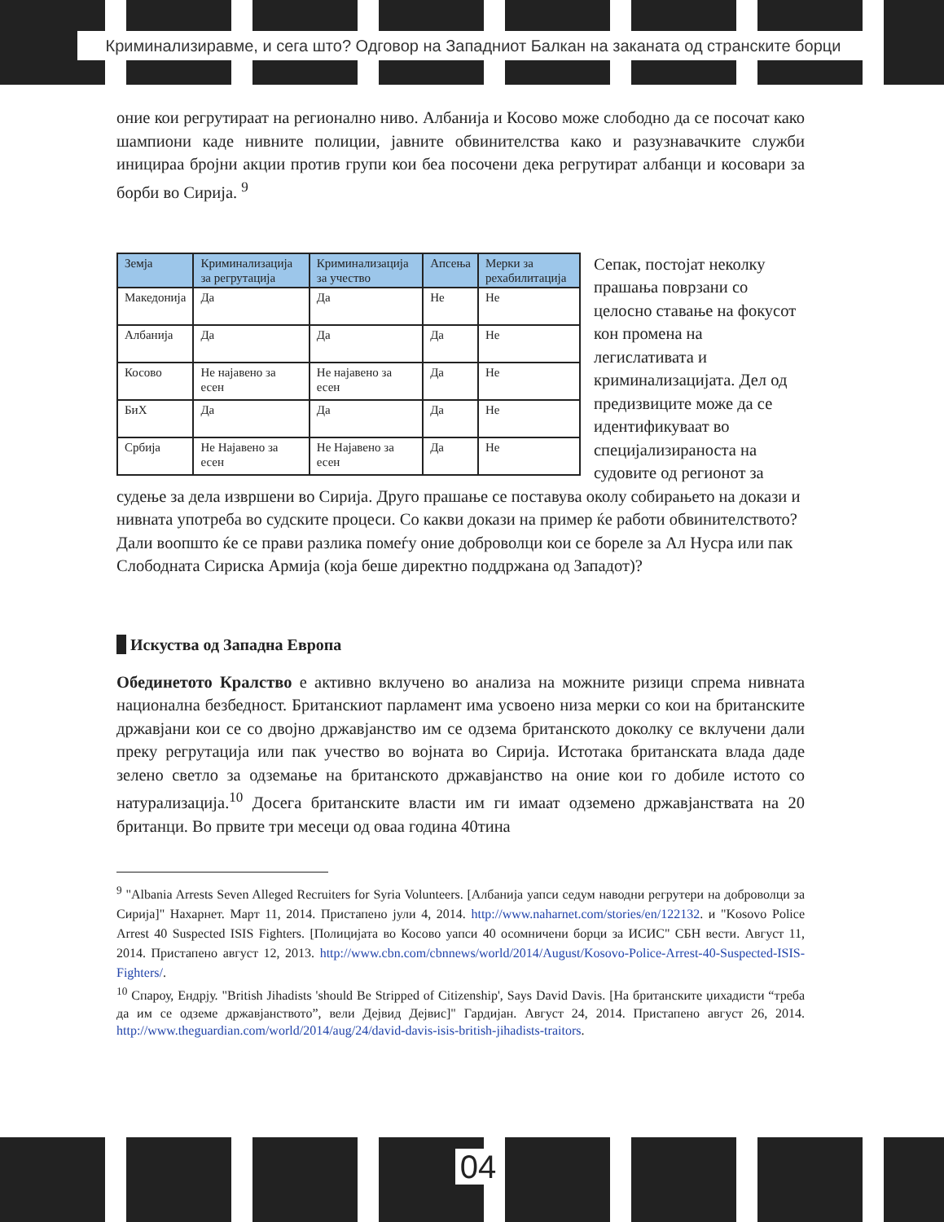Криминализиравме, и сега што? Одговор на Западниот Балкан на заканата од странските борци
оние кои регрутираат на регионално ниво. Албанија и Косово може слободно да се посочат како шампиони каде нивните полиции, јавните обвинителства како и разузнавачките служби иницираа бројни акции против групи кои беа посочени дека регрутират албанци и косовари за борби во Сирија. <sup>9</sup>
| Земја | Криминализација за регрутација | Криминализација за учество | Апсења | Мерки за рехабилитација |
| --- | --- | --- | --- | --- |
| Македонија | Да | Да | Не | Не |
| Албанија | Да | Да | Да | Не |
| Косово | Не најавено за есен | Не најавено за есен | Да | Не |
| БиХ | Да | Да | Да | Не |
| Србија | Не Најавено за есен | Не Најавено за есен | Да | Не |
Сепак, постојат неколку прашања поврзани со целосно ставање на фокусот кон промена на легислативата и криминализацијата. Дел од предизвиците може да се идентификуваат во специјализираноста на судовите од регионот за судење за дела извршени во Сирија. Друго прашање се поставува околу собирањето на докази и нивната употреба во судските процеси. Со какви докази на пример ќе работи обвинителството? Дали воопшто ќе се прави разлика помеѓу оние доброволци кои се бореле за Ал Нусра или пак Слободната Сириска Армија (која беше директно поддржана од Западот)?
Искуства од Западна Европа
Обединетото Кралство е активно вклучено во анализа на можните ризици спрема нивната национална безбедност. Британскиот парламент има усвоено низа мерки со кои на британските државјани кои се со двојно државјанство им се одзема британското доколку се вклучени дали преку регрутација или пак учество во војната во Сирија. Истотака британската влада даде зелено светло за одземање на британското државјанство на оние кои го добиле истото со натурализација.<sup>10</sup> Досега британските власти им ги имаат одземено државјанствата на 20 британци. Во првите три месеци од оваа година 40тина
<sup>9</sup> "Albania Arrests Seven Alleged Recruiters for Syria Volunteers. [Албанија уапси седум наводни регрутери на доброволци за Сирија]" Нахарнет. Март 11, 2014. Пристапено јули 4, 2014. http://www.naharnet.com/stories/en/122132. и "Kosovo Police Arrest 40 Suspected ISIS Fighters. [Полицијата во Косово уапси 40 осомничени борци за ИСИС" СБН вести. Август 11, 2014. Пристапено август 12, 2013. http://www.cbn.com/cbnnews/world/2014/August/Kosovo-Police-Arrest-40-Suspected-ISIS-Fighters/.
<sup>10</sup> Спароу, Ендрју. "British Jihadists 'should Be Stripped of Citizenship', Says David Davis. [На британските џихадисти “треба да им се одземе државјанството”, вели Дејвид Дејвис]" Гардијан. Август 24, 2014. Пристапено август 26, 2014. http://www.theguardian.com/world/2014/aug/24/david-davis-isis-british-jihadists-traitors.
04